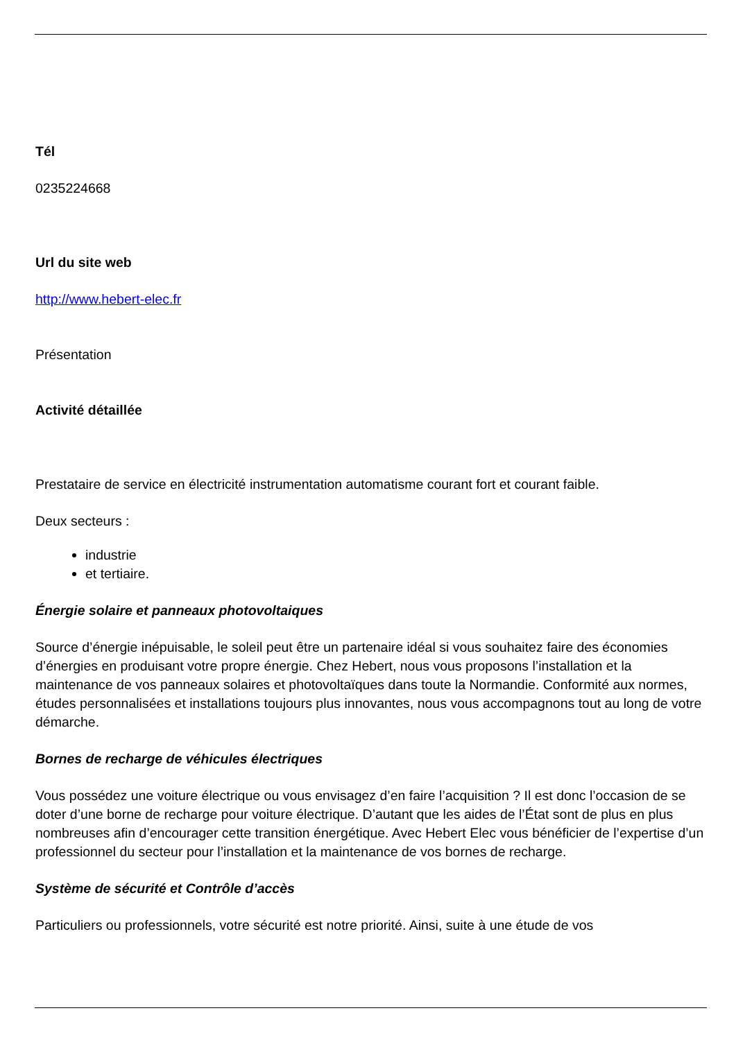Tél
0235224668
Url du site web
http://www.hebert-elec.fr
Présentation
Activité détaillée
Prestataire de service en électricité instrumentation automatisme courant fort et courant faible.
Deux secteurs :
industrie
et tertiaire.
Énergie solaire et panneaux photovoltaiques
Source d’énergie inépuisable, le soleil peut être un partenaire idéal si vous souhaitez faire des économies d’énergies en produisant votre propre énergie. Chez Hebert, nous vous proposons l’installation et la maintenance de vos panneaux solaires et photovoltaïques dans toute la Normandie. Conformité aux normes, études personnalisées et installations toujours plus innovantes, nous vous accompagnons tout au long de votre démarche.
Bornes de recharge de véhicules électriques
Vous possédez une voiture électrique ou vous envisagez d’en faire l’acquisition ? Il est donc l’occasion de se doter d’une borne de recharge pour voiture électrique. D’autant que les aides de l’État sont de plus en plus nombreuses afin d’encourager cette transition énergétique. Avec Hebert Elec vous bénéficier de l’expertise d’un professionnel du secteur pour l’installation et la maintenance de vos bornes de recharge.
Système de sécurité et Contrôle d’accès
Particuliers ou professionnels, votre sécurité est notre priorité. Ainsi, suite à une étude de vos